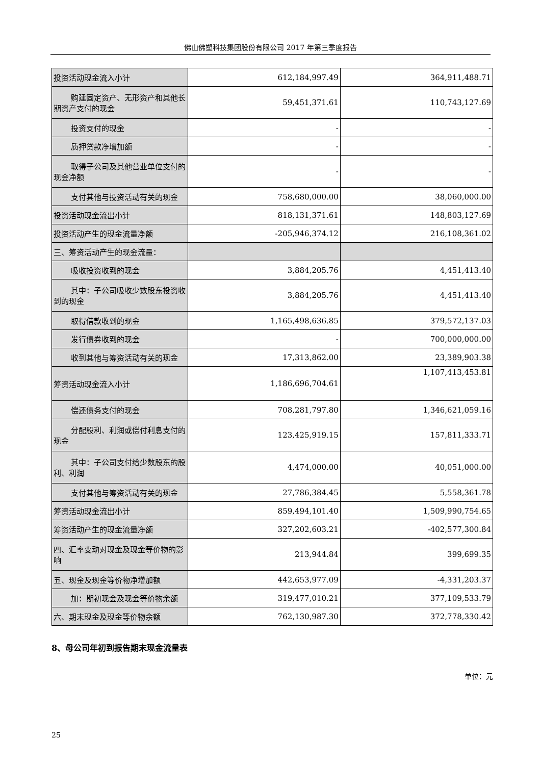佛山佛塑科技集团股份有限公司 2017 年第三季度报告
| 投资活动现金流入小计 | 612,184,997.49 | 364,911,488.71 |
| 购建固定资产、无形资产和其他长期资产支付的现金 | 59,451,371.61 | 110,743,127.69 |
| 投资支付的现金 | - | - |
| 质押贷款净增加额 | - | - |
| 取得子公司及其他营业单位支付的现金净额 | - | - |
| 支付其他与投资活动有关的现金 | 758,680,000.00 | 38,060,000.00 |
| 投资活动现金流出小计 | 818,131,371.61 | 148,803,127.69 |
| 投资活动产生的现金流量净额 | -205,946,374.12 | 216,108,361.02 |
| 三、筹资活动产生的现金流量： | | |
| 吸收投资收到的现金 | 3,884,205.76 | 4,451,413.40 |
| 其中：子公司吸收少数股东投资收到的现金 | 3,884,205.76 | 4,451,413.40 |
| 取得借款收到的现金 | 1,165,498,636.85 | 379,572,137.03 |
| 发行债券收到的现金 | - | 700,000,000.00 |
| 收到其他与筹资活动有关的现金 | 17,313,862.00 | 23,389,903.38 |
| 筹资活动现金流入小计 | 1,186,696,704.61 | 1,107,413,453.81 |
| 偿还债务支付的现金 | 708,281,797.80 | 1,346,621,059.16 |
| 分配股利、利润或偿付利息支付的现金 | 123,425,919.15 | 157,811,333.71 |
| 其中：子公司支付给少数股东的股利、利润 | 4,474,000.00 | 40,051,000.00 |
| 支付其他与筹资活动有关的现金 | 27,786,384.45 | 5,558,361.78 |
| 筹资活动现金流出小计 | 859,494,101.40 | 1,509,990,754.65 |
| 筹资活动产生的现金流量净额 | 327,202,603.21 | -402,577,300.84 |
| 四、汇率变动对现金及现金等价物的影响 | 213,944.84 | 399,699.35 |
| 五、现金及现金等价物净增加额 | 442,653,977.09 | -4,331,203.37 |
| 加：期初现金及现金等价物余额 | 319,477,010.21 | 377,109,533.79 |
| 六、期末现金及现金等价物余额 | 762,130,987.30 | 372,778,330.42 |
8、母公司年初到报告期末现金流量表
单位：元
25